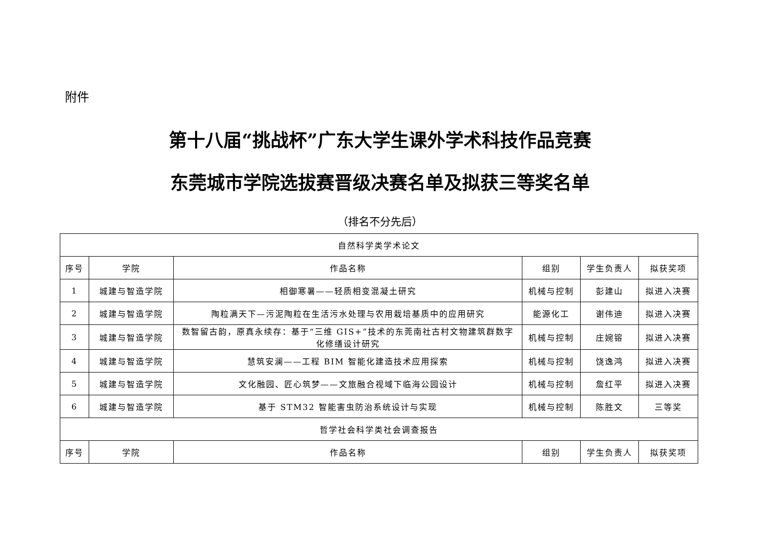附件
第十八届“挑战杯”广东大学生课外学术科技作品竞赛
东莞城市学院选拔赛晋级决赛名单及拟获三等奖名单
（排名不分先后）
| 自然科学类学术论文 | | | | | |
| --- | --- | --- | --- | --- | --- |
| 序号 | 学院 | 作品名称 | 组别 | 学生负责人 | 拟获奖项 |
| 1 | 城建与智造学院 | 相御寒暑——轻质相变混凝土研究 | 机械与控制 | 彭建山 | 拟进入决赛 |
| 2 | 城建与智造学院 | 陶粒满天下—污泥陶粒在生活污水处理与农用栽培基质中的应用研究 | 能源化工 | 谢伟迪 | 拟进入决赛 |
| 3 | 城建与智造学院 | 数智留古韵，原真永续存：基于“三维 GIS+”技术的东莞南社古村文物建筑群数字化修缮设计研究 | 机械与控制 | 庄婉镕 | 拟进入决赛 |
| 4 | 城建与智造学院 | 慧筑安澜——工程 BIM 智能化建造技术应用探索 | 机械与控制 | 饶逸鸿 | 拟进入决赛 |
| 5 | 城建与智造学院 | 文化融园、匠心筑梦——文旅融合视域下临海公园设计 | 机械与控制 | 詹红平 | 拟进入决赛 |
| 6 | 城建与智造学院 | 基于 STM32 智能害虫防治系统设计与实现 | 机械与控制 | 陈胜文 | 三等奖 |
| 哲学社会科学类社会调查报告 | | | | | |
| 序号 | 学院 | 作品名称 | 组别 | 学生负责人 | 拟获奖项 |